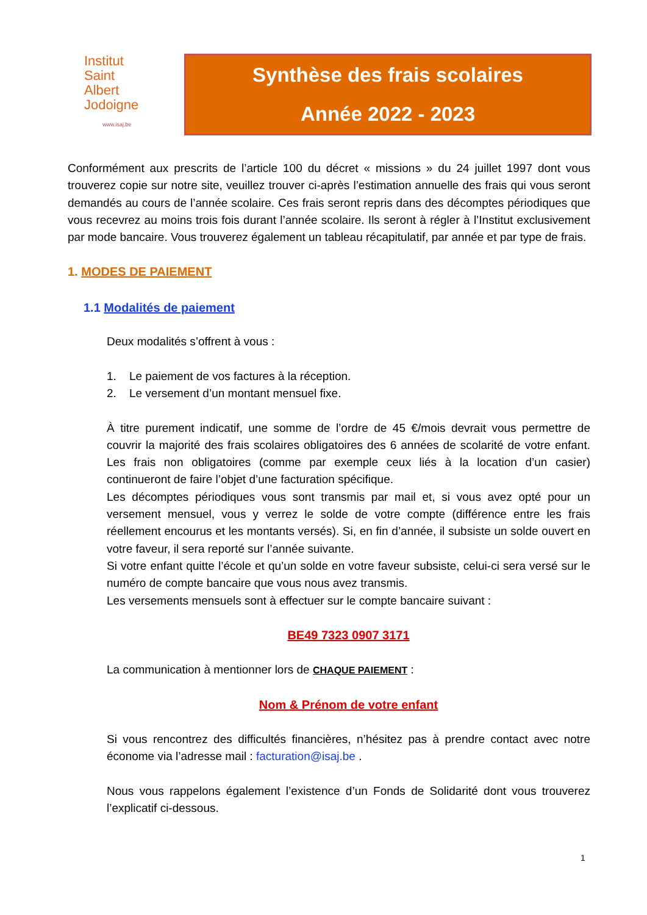Institut
Saint
Albert
Jodoigne
www.isaj.be
Synthèse des frais scolaires
Année 2022 - 2023
Conformément aux prescrits de l’article 100 du décret « missions » du 24 juillet 1997 dont vous trouverez copie sur notre site, veuillez trouver ci-après l’estimation annuelle des frais qui vous seront demandés au cours de l’année scolaire. Ces frais seront repris dans des décomptes périodiques que vous recevrez au moins trois fois durant l’année scolaire. Ils seront à régler à l’Institut exclusivement par mode bancaire. Vous trouverez également un tableau récapitulatif, par année et par type de frais.
1. MODES DE PAIEMENT
1.1 Modalités de paiement
Deux modalités s’offrent à vous :
1. Le paiement de vos factures à la réception.
2. Le versement d’un montant mensuel fixe.
À titre purement indicatif, une somme de l’ordre de 45 €/mois devrait vous permettre de couvrir la majorité des frais scolaires obligatoires des 6 années de scolarité de votre enfant. Les frais non obligatoires (comme par exemple ceux liés à la location d’un casier) continueront de faire l’objet d’une facturation spécifique.
Les décomptes périodiques vous sont transmis par mail et, si vous avez opté pour un versement mensuel, vous y verrez le solde de votre compte (différence entre les frais réellement encourus et les montants versés). Si, en fin d’année, il subsiste un solde ouvert en votre faveur, il sera reporté sur l’année suivante.
Si votre enfant quitte l’école et qu’un solde en votre faveur subsiste, celui-ci sera versé sur le numéro de compte bancaire que vous nous avez transmis.
Les versements mensuels sont à effectuer sur le compte bancaire suivant :
BE49 7323 0907 3171
La communication à mentionner lors de CHAQUE PAIEMENT :
Nom & Prénom de votre enfant
Si vous rencontrez des difficultés financières, n’hésitez pas à prendre contact avec notre économe via l’adresse mail : facturation@isaj.be .
Nous vous rappelons également l’existence d’un Fonds de Solidarité dont vous trouverez l’explicatif ci-dessous.
1